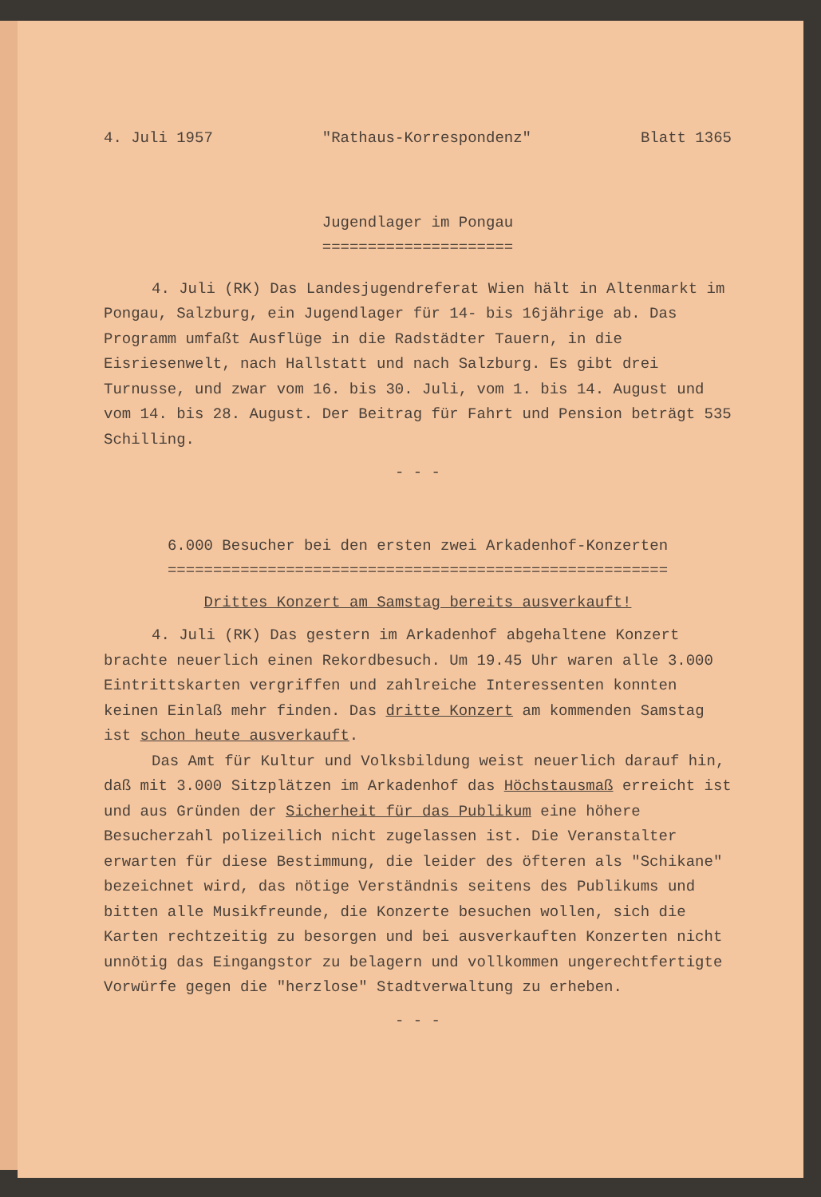4. Juli 1957 "Rathaus-Korrespondenz" Blatt 1365
Jugendlager im Pongau
=====================
4. Juli (RK) Das Landesjugendreferat Wien hält in Altenmarkt im Pongau, Salzburg, ein Jugendlager für 14- bis 16jährige ab. Das Programm umfaßt Ausflüge in die Radstädter Tauern, in die Eisriesenwelt, nach Hallstatt und nach Salzburg. Es gibt drei Turnusse, und zwar vom 16. bis 30. Juli, vom 1. bis 14. August und vom 14. bis 28. August. Der Beitrag für Fahrt und Pension beträgt 535 Schilling.
- - -
6.000 Besucher bei den ersten zwei Arkadenhof-Konzerten
=======================================================
Drittes Konzert am Samstag bereits ausverkauft!
4. Juli (RK) Das gestern im Arkadenhof abgehaltene Konzert brachte neuerlich einen Rekordbesuch. Um 19.45 Uhr waren alle 3.000 Eintrittskarten vergriffen und zahlreiche Interessenten konnten keinen Einlaß mehr finden. Das dritte Konzert am kommenden Samstag ist schon heute ausverkauft.
Das Amt für Kultur und Volksbildung weist neuerlich darauf hin, daß mit 3.000 Sitzplätzen im Arkadenhof das Höchstausmaß erreicht ist und aus Gründen der Sicherheit für das Publikum eine höhere Besucherzahl polizeilich nicht zugelassen ist. Die Veranstalter erwarten für diese Bestimmung, die leider des öfteren als "Schikane" bezeichnet wird, das nötige Verständnis seitens des Publikums und bitten alle Musikfreunde, die Konzerte besuchen wollen, sich die Karten rechtzeitig zu besorgen und bei ausverkauften Konzerten nicht unnötig das Eingangstor zu belagern und vollkommen ungerechtfertigte Vorwürfe gegen die "herzlose" Stadtverwaltung zu erheben.
- - -